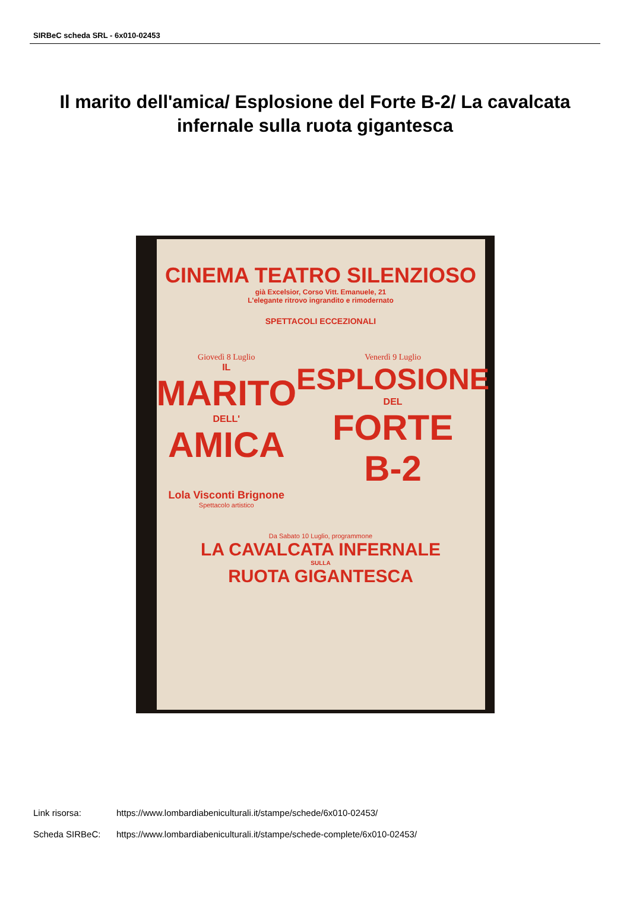SIRBeC scheda SRL - 6x010-02453
Il marito dell'amica/ Esplosione del Forte B-2/ La cavalcata infernale sulla ruota gigantesca
CINEMA TEATRO SILENZIOSO
già Excelsior, Corso Vitt. Emanuele, 21
L'elegante ritrovo ingrandito e rimodernato
SPETTACOLI ECCEZIONALI
Giovedì 8 Luglio
IL
MARITO
DELL'
AMICA
Lola Visconti Brignone
Spettacolo artistico
Venerdì 9 Luglio
ESPLOSIONE
DEL
FORTE
B-2
Da Sabato 10 Luglio, programmone
LA CAVALCATA INFERNALE
SULLA
RUOTA GIGANTESCA
Link risorsa: https://www.lombardiabeniculturali.it/stampe/schede/6x010-02453/
Scheda SIRBeC: https://www.lombardiabeniculturali.it/stampe/schede-complete/6x010-02453/